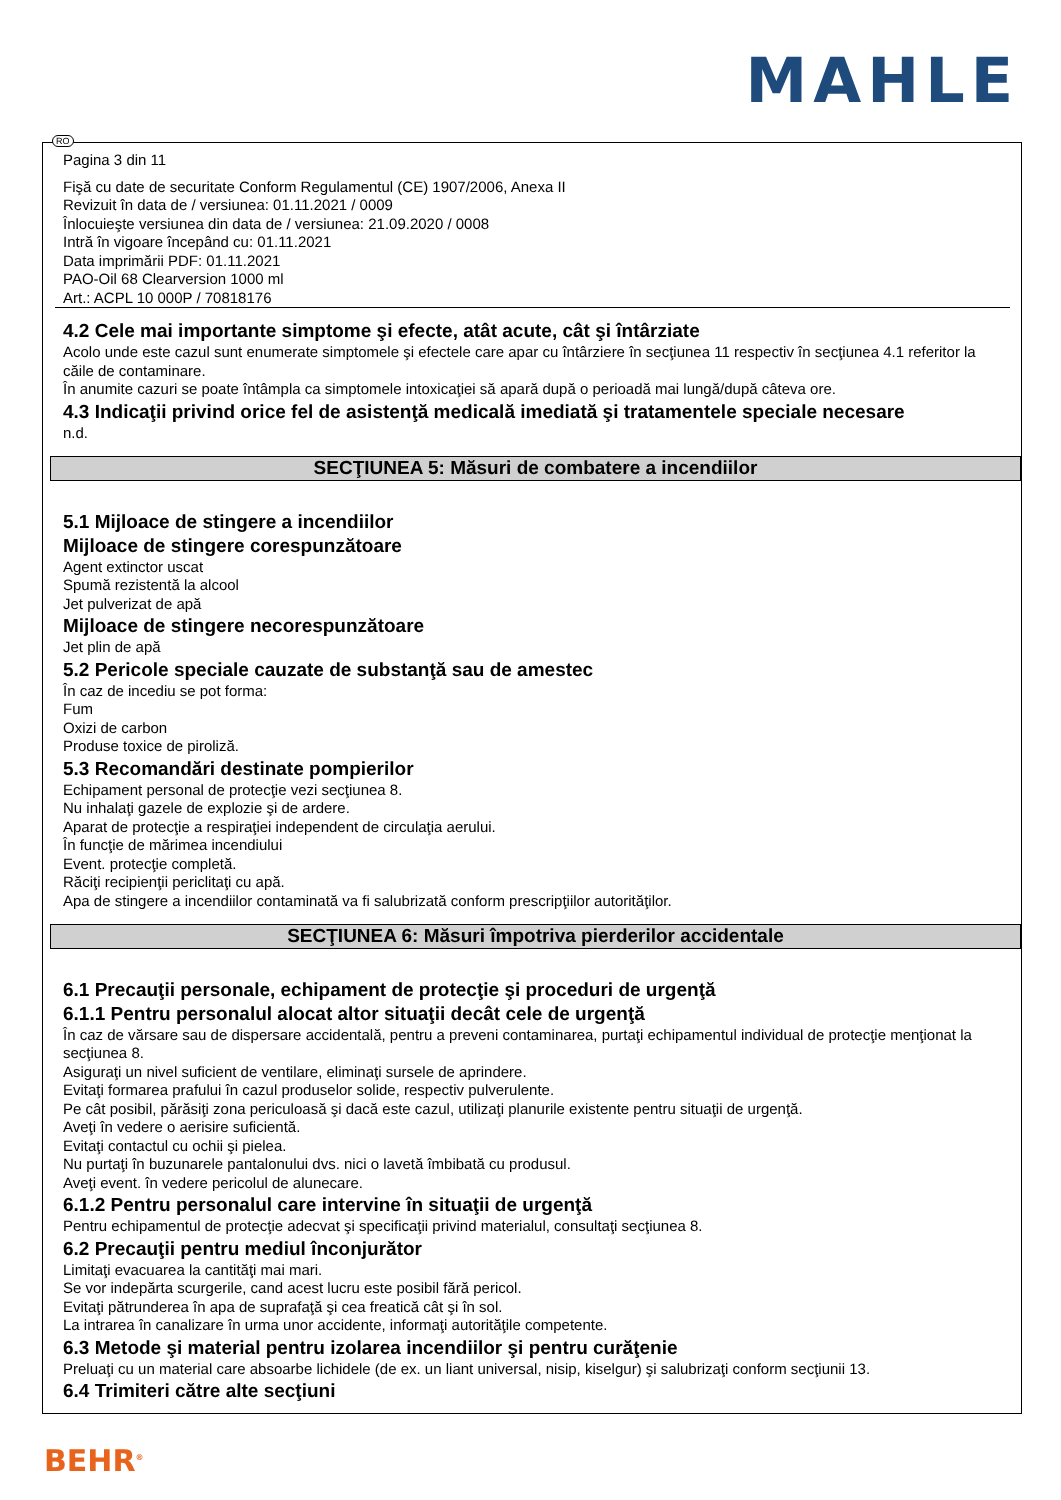MAHLE
Pagina 3 din 11
Fişă cu date de securitate Conform Regulamentul (CE) 1907/2006, Anexa II
Revizuit în data de / versiunea: 01.11.2021 / 0009
Înlocuieşte versiunea din data de / versiunea: 21.09.2020 / 0008
Intră în vigoare începând cu: 01.11.2021
Data imprimării PDF: 01.11.2021
PAO-Oil 68 Clearversion 1000 ml
Art.: ACPL 10 000P / 70818176
4.2 Cele mai importante simptome şi efecte, atât acute, cât şi întârziate
Acolo unde este cazul sunt enumerate simptomele şi efectele care apar cu întârziere în secţiunea 11 respectiv în secţiunea 4.1 referitor la căile de contaminare.
În anumite cazuri se poate întâmpla ca simptomele intoxicaţiei să apară după o perioadă mai lungă/după câteva ore.
4.3 Indicaţii privind orice fel de asistenţă medicală imediată şi tratamentele speciale necesare
n.d.
SECŢIUNEA 5: Măsuri de combatere a incendiilor
5.1 Mijloace de stingere a incendiilor
Mijloace de stingere corespunzătoare
Agent extinctor uscat
Spumă rezistentă la alcool
Jet pulverizat de apă
Mijloace de stingere necorespunzătoare
Jet plin de apă
5.2 Pericole speciale cauzate de substanţă sau de amestec
În caz de incediu se pot forma:
Fum
Oxizi de carbon
Produse toxice de piroliză.
5.3 Recomandări destinate pompierilor
Echipament personal de protecţie vezi secţiunea 8.
Nu inhalaţi gazele de explozie şi de ardere.
Aparat de protecţie a respiraţiei independent de circulaţia aerului.
În funcţie de mărimea incendiului
Event. protecţie completă.
Răciţi recipienţii periclitaţi cu apă.
Apa de stingere a incendiilor contaminată va fi salubrizată conform prescripţiilor autorităţilor.
SECŢIUNEA 6: Măsuri împotriva pierderilor accidentale
6.1 Precauţii personale, echipament de protecţie şi proceduri de urgenţă
6.1.1 Pentru personalul alocat altor situaţii decât cele de urgenţă
În caz de vărsare sau de dispersare accidentală, pentru a preveni contaminarea, purtaţi echipamentul individual de protecţie menţionat la secţiunea 8.
Asiguraţi un nivel suficient de ventilare, eliminaţi sursele de aprindere.
Evitaţi formarea prafului în cazul produselor solide, respectiv pulverulente.
Pe cât posibil, părăsiţi zona periculoasă şi dacă este cazul, utilizaţi planurile existente pentru situaţii de urgenţă.
Aveţi în vedere o aerisire suficientă.
Evitaţi contactul cu ochii şi pielea.
Nu purtaţi în buzunarele pantalonului dvs. nici o lavetă îmbibată cu produsul.
Aveţi event. în vedere pericolul de alunecare.
6.1.2 Pentru personalul care intervine în situaţii de urgenţă
Pentru echipamentul de protecţie adecvat şi specificaţii privind materialul, consultaţi secţiunea 8.
6.2 Precauţii pentru mediul înconjurător
Limitaţi evacuarea la cantităţi mai mari.
Se vor indepărta scurgerile, cand acest lucru este posibil fără pericol.
Evitaţi pătrunderea în apa de suprafaţă şi cea freatică cât şi în sol.
La intrarea în canalizare în urma unor accidente, informaţi autorităţile competente.
6.3 Metode şi material pentru izolarea incendiilor şi pentru curăţenie
Preluaţi cu un material care absoarbe lichidele (de ex. un liant universal, nisip, kiselgur) şi salubrizaţi conform secţiunii 13.
6.4 Trimiteri către alte secţiuni
RO
BEHR<sup>®</sup>